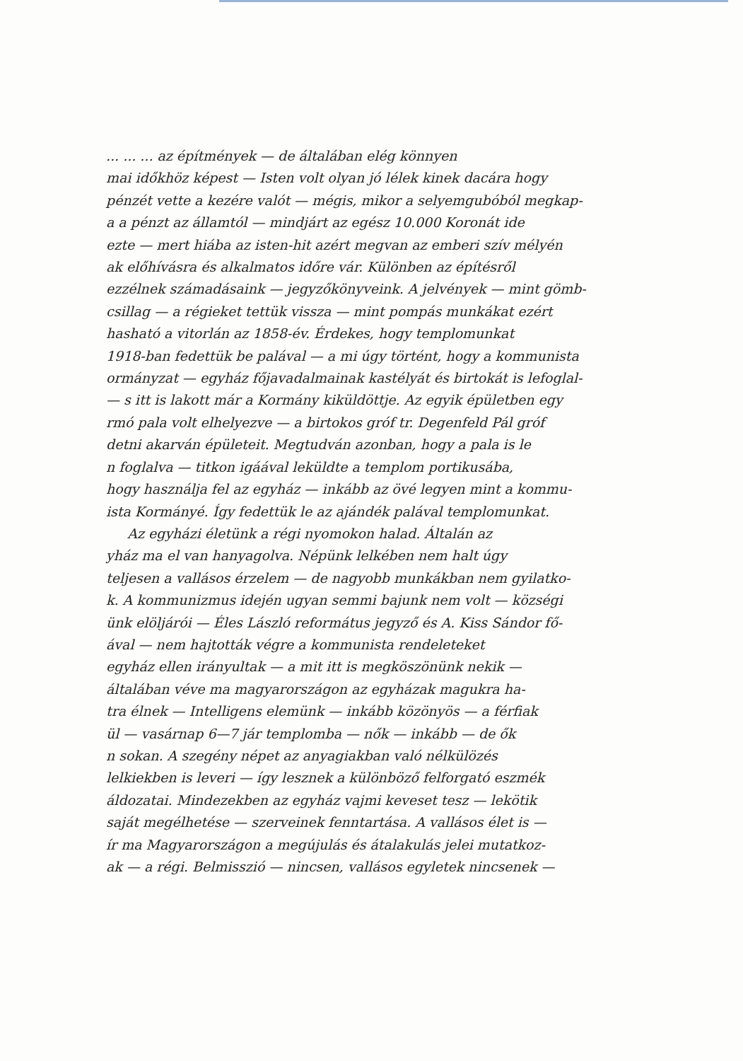... ... ... az építmények — de általában elég könnyen
mai időkhöz képest — Isten volt olyan jó lélek kinek dacára hogy
pénzét vette a kezére valót — mégis, mikor a selyemgubóból megkap-
a a pénzt az államtól — mindjárt az egész 10.000 Koronát ide
ezte — mert hiába az isten-hit azért megvan az emberi szív mélyén
ak előhívásra és alkalmatos időre vár. Különben az építésről
ezzélnek számadásaink — jegyzőkönyveink. A jelvények — mint gömb-
csillag — a régieket tettük vissza — mint pompás munkákat ezért
hasható a vitorlán az 1858-év. Érdekes, hogy templomunkat
1918-ban fedettük be palával — a mi úgy történt, hogy a kommunista
ormányzat — egyház főjavadalmainak kastélyát és birtokát is lefoglal-
— s itt is lakott már a Kormány kiküldöttje. Az egyik épületben egy
rmó pala volt elhelyezve — a birtokos gróf tr. Degenfeld Pál gróf
detni akarván épületeit. Megtudván azonban, hogy a pala is le
n foglalva — titkon igáával leküldte a templom portikusába,
hogy használja fel az egyház — inkább az övé legyen mint a kommu-
ista Kormányé. Így fedettük le az ajándék palával templomunkat.
Az egyházi életünk a régi nyomokon halad. Általán az
yház ma el van hanyagolva. Népünk lelkében nem halt úgy
teljesen a vallásos érzelem — de nagyobb munkákban nem gyilatko-
k. A kommunizmus idején ugyan semmi bajunk nem volt — községi
ünk elöljárói — Éles László református jegyző és A. Kiss Sándor fő-
ával — nem hajtották végre a kommunista rendeleteket
egyház ellen irányultak — a mit itt is megköszönünk nekik —
általában véve ma magyarországon az egyházak magukra ha-
tra élnek — Intelligens elemünk — inkább közönyös — a férfiak
ül — vasárnap 6—7 jár templomba — nők — inkább — de ők
n sokan. A szegény népet az anyagiakban való nélkülözés
lelkiekben is leveri — így lesznek a különböző felforgató eszmék
áldozatai. Mindezekben az egyház vajmi keveset tesz — lekötik
saját megélhetése — szerveinek fenntartása. A vallásos élet is —
ír ma Magyarországon a megújulás és átalakulás jelei mutatkoz-
ak — a régi. Belmisszió — nincsen, vallásos egyletek nincsenek —